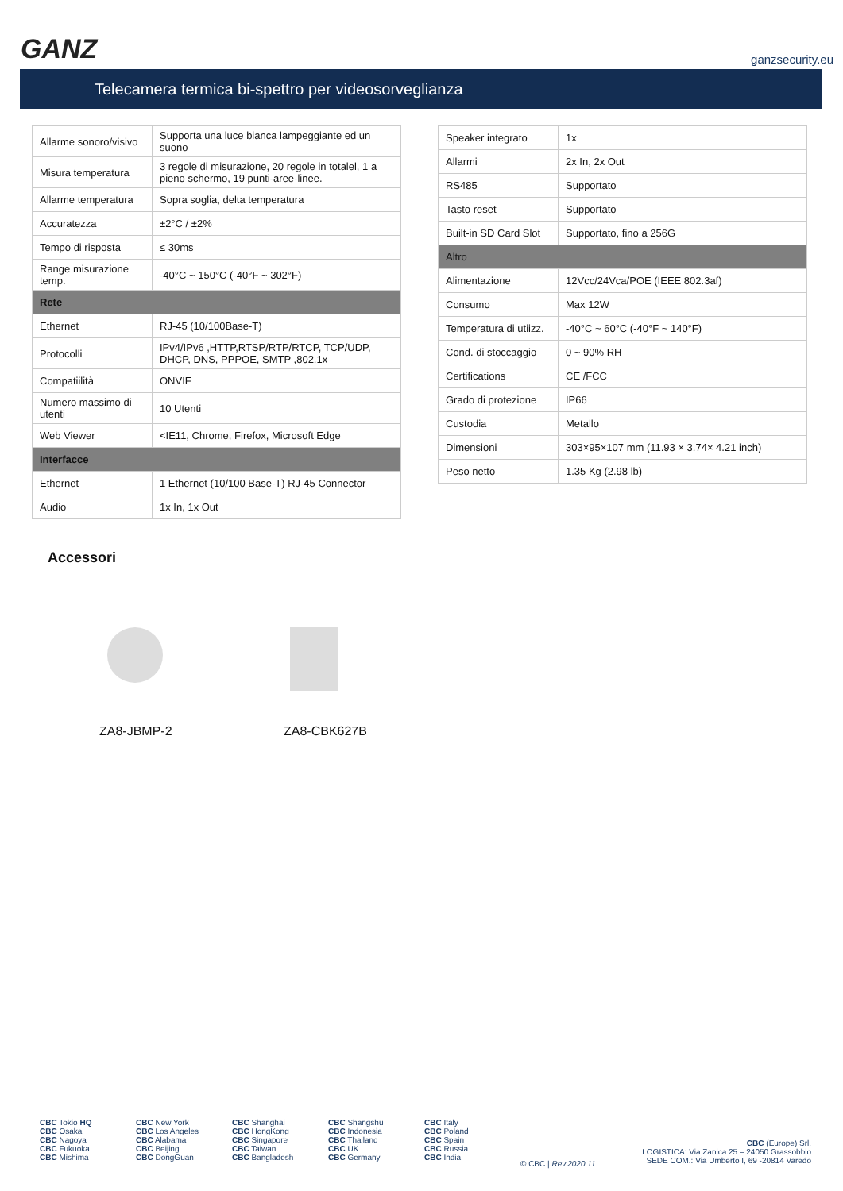GANZ ganzsecurity.eu
Telecamera termica bi-spettro per videosorveglianza
| Allarme sonoro/visivo | Supporta una luce bianca lampeggiante ed un suono |
| Misura temperatura | 3 regole di misurazione, 20 regole in totalel, 1 a pieno schermo, 19 punti-aree-linee. |
| Allarme temperatura | Sopra soglia, delta temperatura |
| Accuratezza | ±2°C / ±2% |
| Tempo di risposta | ≤ 30ms |
| Range misurazione temp. | -40°C ~ 150°C (-40°F ~ 302°F) |
| Rete | |
| Ethernet | RJ-45 (10/100Base-T) |
| Protocolli | IPv4/IPv6 ,HTTP,RTSP/RTP/RTCP, TCP/UDP, DHCP, DNS, PPPOE, SMTP ,802.1x |
| Compatiilità | ONVIF |
| Numero massimo di utenti | 10 Utenti |
| Web Viewer | <IE11, Chrome, Firefox, Microsoft Edge |
| Interfacce | |
| Ethernet | 1 Ethernet (10/100 Base-T) RJ-45 Connector |
| Audio | 1x In, 1x Out |
| Speaker integrato | 1x |
| Allarmi | 2x In, 2x Out |
| RS485 | Supportato |
| Tasto reset | Supportato |
| Built-in SD Card Slot | Supportato, fino a 256G |
| Altro | |
| Alimentazione | 12Vcc/24Vca/POE (IEEE 802.3af) |
| Consumo | Max 12W |
| Temperatura di utiizz. | -40°C ~ 60°C (-40°F ~ 140°F) |
| Cond. di stoccaggio | 0 ~ 90% RH |
| Certifications | CE /FCC |
| Grado di protezione | IP66 |
| Custodia | Metallo |
| Dimensioni | 303×95×107 mm (11.93 × 3.74× 4.21 inch) |
| Peso netto | 1.35 Kg (2.98 lb) |
Accessori
ZA8-JBMP-2 ZA8-CBK627B
CBC Tokio HQ
CBC Osaka
CBC Nagoya
CBC Fukuoka
CBC Mishima
CBC New York
CBC Los Angeles
CBC Alabama
CBC Beijing
CBC DongGuan
CBC Shanghai
CBC HongKong
CBC Singapore
CBC Taiwan
CBC Bangladesh
CBC Shangshu
CBC Indonesia
CBC Thailand
CBC UK
CBC Germany
CBC Italy
CBC Poland
CBC Spain
CBC Russia
CBC India
© CBC | Rev.2020.11
CBC (Europe) Srl.
LOGISTICA: Via Zanica 25 – 24050 Grassobbio
SEDE COM.: Via Umberto I, 69 -20814 Varedo